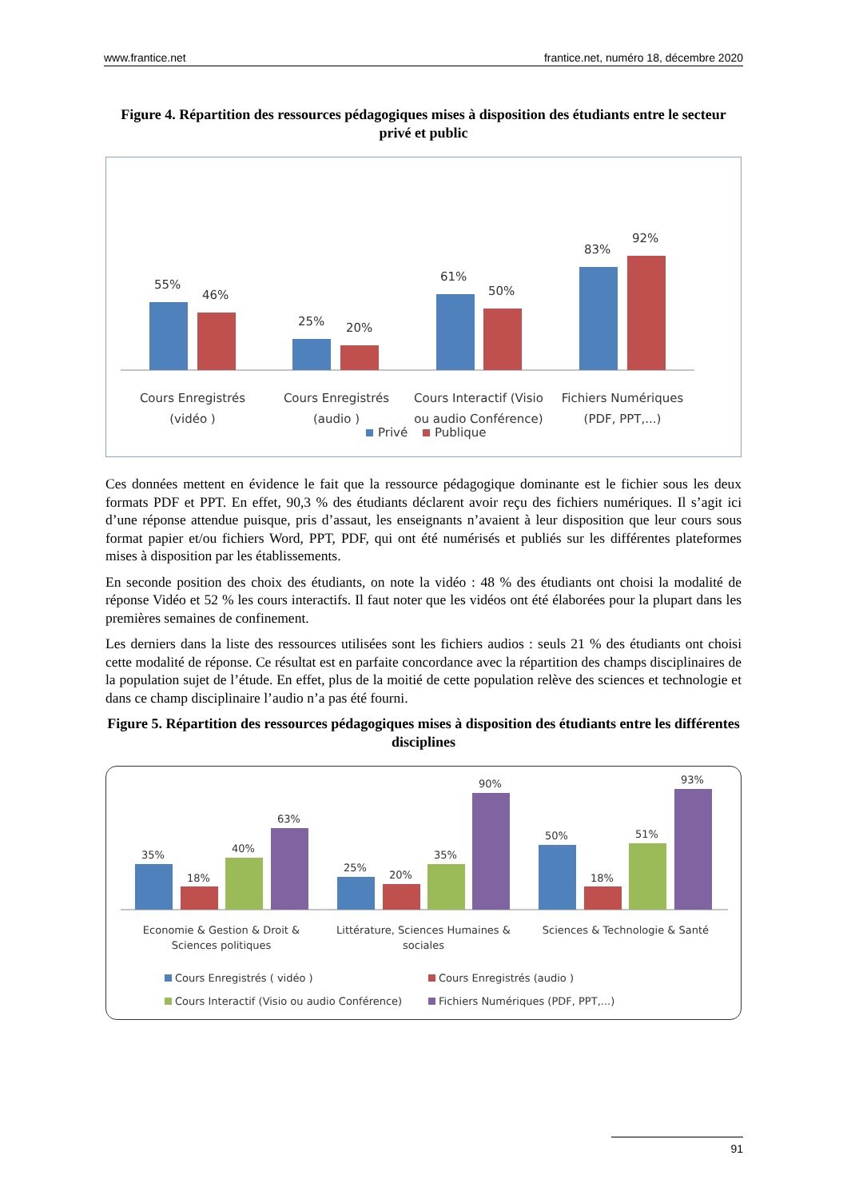www.frantice.net frantice.net, numéro 18, décembre 2020
Figure 4. Répartition des ressources pédagogiques mises à disposition des étudiants entre le secteur privé et public
55%
46%
25%
20%
61%
50%
83%
92%
Cours Enregistrés
(vidéo )
Cours Enregistrés
(audio )
Cours Interactif (Visio
ou audio Conférence)
Fichiers Numériques
(PDF, PPT,...)
Privé
Publique
Ces données mettent en évidence le fait que la ressource pédagogique dominante est le fichier sous les deux formats PDF et PPT. En effet, 90,3 % des étudiants déclarent avoir reçu des fichiers numériques. Il s’agit ici d’une réponse attendue puisque, pris d’assaut, les enseignants n’avaient à leur disposition que leur cours sous format papier et/ou fichiers Word, PPT, PDF, qui ont été numérisés et publiés sur les différentes plateformes mises à disposition par les établissements.
En seconde position des choix des étudiants, on note la vidéo : 48 % des étudiants ont choisi la modalité de réponse Vidéo et 52 % les cours interactifs. Il faut noter que les vidéos ont été élaborées pour la plupart dans les premières semaines de confinement.
Les derniers dans la liste des ressources utilisées sont les fichiers audios : seuls 21 % des étudiants ont choisi cette modalité de réponse. Ce résultat est en parfaite concordance avec la répartition des champs disciplinaires de la population sujet de l’étude. En effet, plus de la moitié de cette population relève des sciences et technologie et dans ce champ disciplinaire l’audio n’a pas été fourni.
Figure 5. Répartition des ressources pédagogiques mises à disposition des étudiants entre les différentes disciplines
35%
18%
40%
63%
25%
20%
35%
90%
50%
18%
51%
93%
Economie & Gestion & Droit &
Sciences politiques
Littérature, Sciences Humaines &
sociales
Sciences & Technologie & Santé
Cours Enregistrés ( vidéo )
Cours Enregistrés (audio )
Cours Interactif (Visio ou audio Conférence)
Fichiers Numériques (PDF, PPT,...)
91